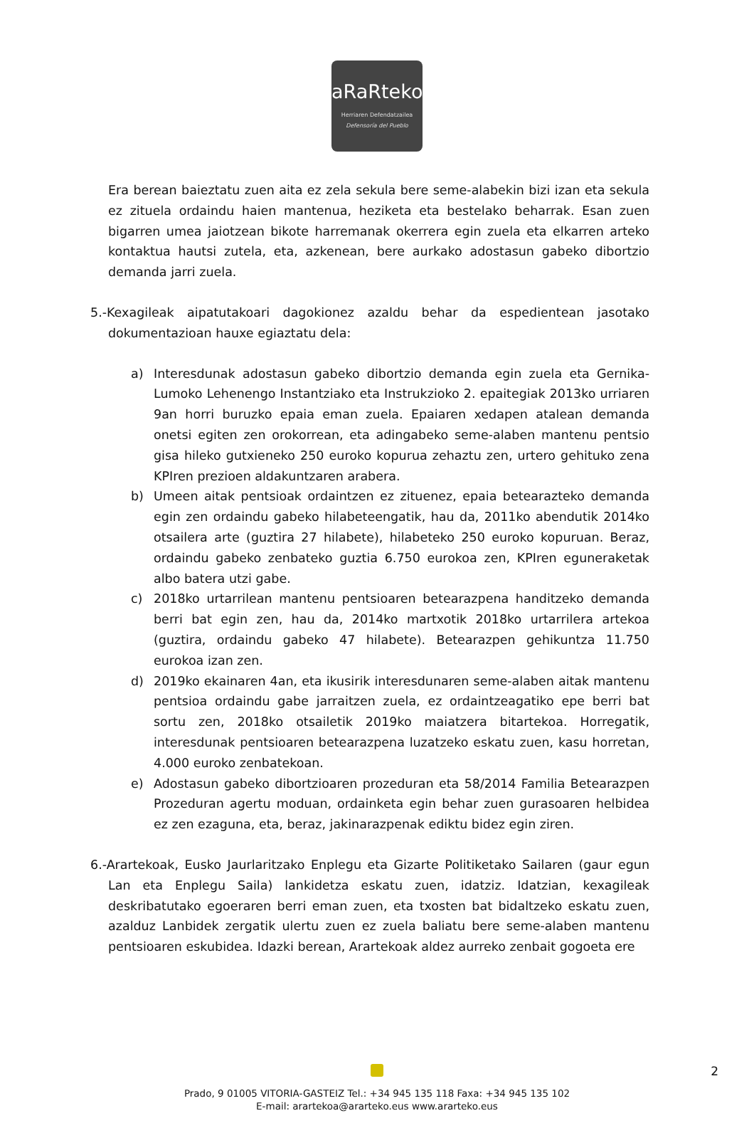aRaRteko
Herriaren Defendatzailea
Defensoría del Pueblo
Era berean baieztatu zuen aita ez zela sekula bere seme-alabekin bizi izan eta sekula ez zituela ordaindu haien mantenua, heziketa eta bestelako beharrak. Esan zuen bigarren umea jaiotzean bikote harremanak okerrera egin zuela eta elkarren arteko kontaktua hautsi zutela, eta, azkenean, bere aurkako adostasun gabeko dibortzio demanda jarri zuela.
5.-Kexagileak aipatutakoari dagokionez azaldu behar da espedientean jasotako dokumentazioan hauxe egiaztatu dela:
a) Interesdunak adostasun gabeko dibortzio demanda egin zuela eta Gernika-Lumoko Lehenengo Instantziako eta Instrukzioko 2. epaitegiak 2013ko urriaren 9an horri buruzko epaia eman zuela. Epaiaren xedapen atalean demanda onetsi egiten zen orokorrean, eta adingabeko seme-alaben mantenu pentsio gisa hileko gutxieneko 250 euroko kopurua zehaztu zen, urtero gehituko zena KPIren prezioen aldakuntzaren arabera.
b) Umeen aitak pentsioak ordaintzen ez zituenez, epaia betearazteko demanda egin zen ordaindu gabeko hilabeteengatik, hau da, 2011ko abendutik 2014ko otsailera arte (guztira 27 hilabete), hilabeteko 250 euroko kopuruan. Beraz, ordaindu gabeko zenbateko guztia 6.750 eurokoa zen, KPIren eguneraketak albo batera utzi gabe.
c) 2018ko urtarrilean mantenu pentsioaren betearazpena handitzeko demanda berri bat egin zen, hau da, 2014ko martxotik 2018ko urtarrilera artekoa (guztira, ordaindu gabeko 47 hilabete). Betearazpen gehikuntza 11.750 eurokoa izan zen.
d) 2019ko ekainaren 4an, eta ikusirik interesdunaren seme-alaben aitak mantenu pentsioa ordaindu gabe jarraitzen zuela, ez ordaintzeagatiko epe berri bat sortu zen, 2018ko otsailetik 2019ko maiatzera bitartekoa. Horregatik, interesdunak pentsioaren betearazpena luzatzeko eskatu zuen, kasu horretan, 4.000 euroko zenbatekoan.
e) Adostasun gabeko dibortzioaren prozeduran eta 58/2014 Familia Betearazpen Prozeduran agertu moduan, ordainketa egin behar zuen gurasoaren helbidea ez zen ezaguna, eta, beraz, jakinarazpenak ediktu bidez egin ziren.
6.-Arartekoak, Eusko Jaurlaritzako Enplegu eta Gizarte Politiketako Sailaren (gaur egun Lan eta Enplegu Saila) lankidetza eskatu zuen, idatziz. Idatzian, kexagileak deskribatutako egoeraren berri eman zuen, eta txosten bat bidaltzeko eskatu zuen, azalduz Lanbidek zergatik ulertu zuen ez zuela baliatu bere seme-alaben mantenu pentsioaren eskubidea. Idazki berean, Arartekoak aldez aurreko zenbait gogoeta ere
Prado, 9 01005 VITORIA-GASTEIZ Tel.: +34 945 135 118 Faxa: +34 945 135 102
E-mail: arartekoa@ararteko.eus www.ararteko.eus
2